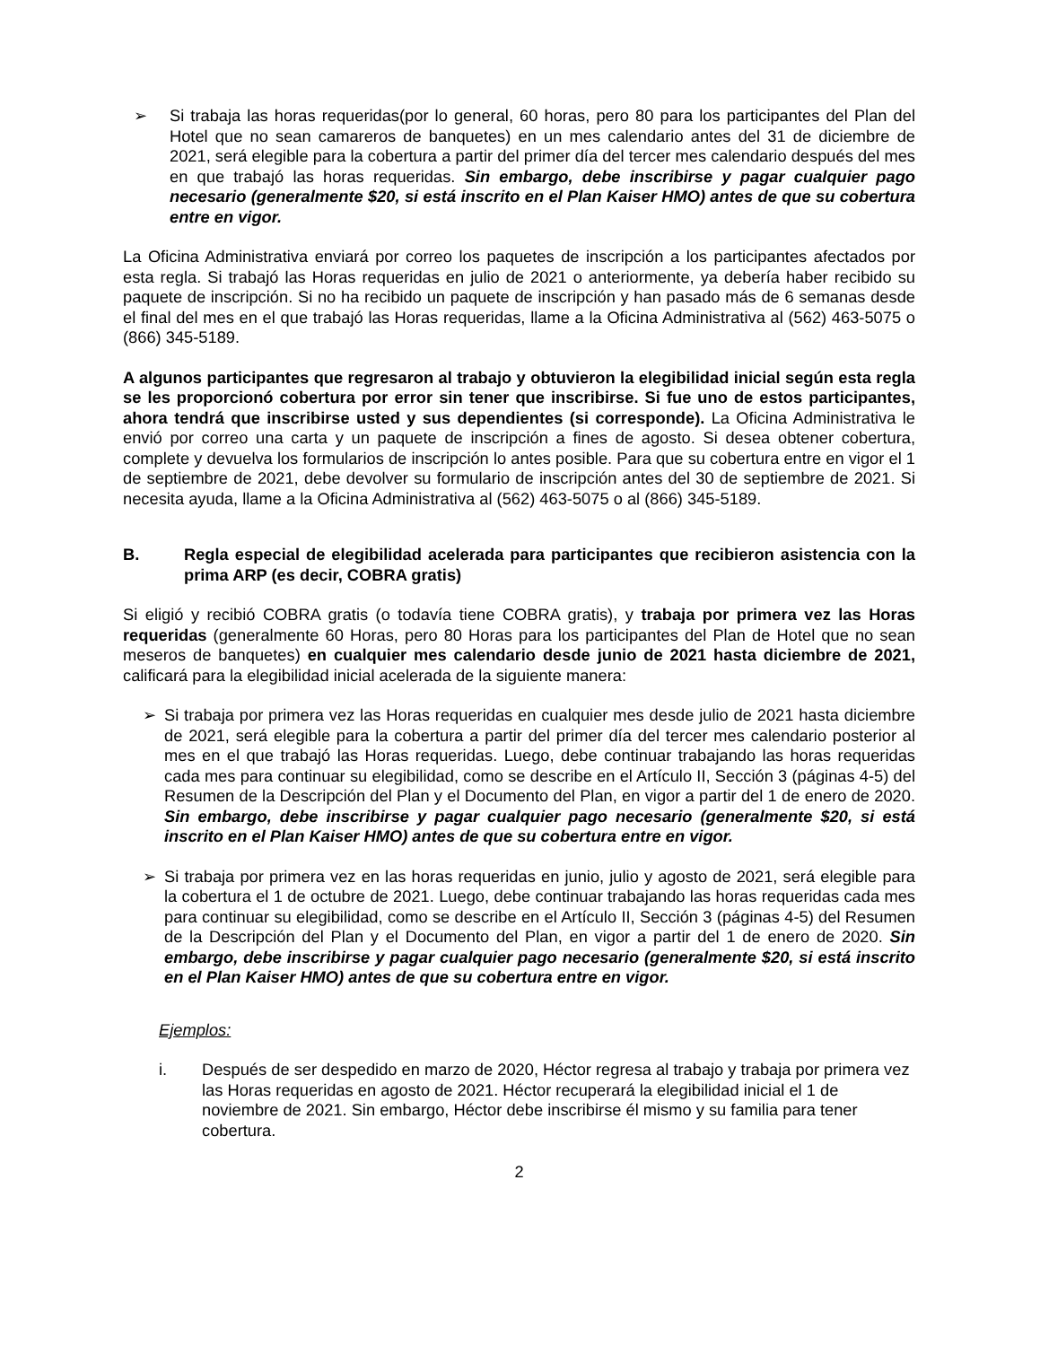➢ Si trabaja las horas requeridas(por lo general, 60 horas, pero 80 para los participantes del Plan del Hotel que no sean camareros de banquetes) en un mes calendario antes del 31 de diciembre de 2021, será elegible para la cobertura a partir del primer día del tercer mes calendario después del mes en que trabajó las horas requeridas. Sin embargo, debe inscribirse y pagar cualquier pago necesario (generalmente $20, si está inscrito en el Plan Kaiser HMO) antes de que su cobertura entre en vigor.
La Oficina Administrativa enviará por correo los paquetes de inscripción a los participantes afectados por esta regla. Si trabajó las Horas requeridas en julio de 2021 o anteriormente, ya debería haber recibido su paquete de inscripción. Si no ha recibido un paquete de inscripción y han pasado más de 6 semanas desde el final del mes en el que trabajó las Horas requeridas, llame a la Oficina Administrativa al (562) 463-5075 o (866) 345-5189.
A algunos participantes que regresaron al trabajo y obtuvieron la elegibilidad inicial según esta regla se les proporcionó cobertura por error sin tener que inscribirse. Si fue uno de estos participantes, ahora tendrá que inscribirse usted y sus dependientes (si corresponde). La Oficina Administrativa le envió por correo una carta y un paquete de inscripción a fines de agosto. Si desea obtener cobertura, complete y devuelva los formularios de inscripción lo antes posible. Para que su cobertura entre en vigor el 1 de septiembre de 2021, debe devolver su formulario de inscripción antes del 30 de septiembre de 2021. Si necesita ayuda, llame a la Oficina Administrativa al (562) 463-5075 o al (866) 345-5189.
B. Regla especial de elegibilidad acelerada para participantes que recibieron asistencia con la prima ARP (es decir, COBRA gratis)
Si eligió y recibió COBRA gratis (o todavía tiene COBRA gratis), y trabaja por primera vez las Horas requeridas (generalmente 60 Horas, pero 80 Horas para los participantes del Plan de Hotel que no sean meseros de banquetes) en cualquier mes calendario desde junio de 2021 hasta diciembre de 2021, calificará para la elegibilidad inicial acelerada de la siguiente manera:
➢ Si trabaja por primera vez las Horas requeridas en cualquier mes desde julio de 2021 hasta diciembre de 2021, será elegible para la cobertura a partir del primer día del tercer mes calendario posterior al mes en el que trabajó las Horas requeridas. Luego, debe continuar trabajando las horas requeridas cada mes para continuar su elegibilidad, como se describe en el Artículo II, Sección 3 (páginas 4-5) del Resumen de la Descripción del Plan y el Documento del Plan, en vigor a partir del 1 de enero de 2020. Sin embargo, debe inscribirse y pagar cualquier pago necesario (generalmente $20, si está inscrito en el Plan Kaiser HMO) antes de que su cobertura entre en vigor.
➢ Si trabaja por primera vez en las horas requeridas en junio, julio y agosto de 2021, será elegible para la cobertura el 1 de octubre de 2021. Luego, debe continuar trabajando las horas requeridas cada mes para continuar su elegibilidad, como se describe en el Artículo II, Sección 3 (páginas 4-5) del Resumen de la Descripción del Plan y el Documento del Plan, en vigor a partir del 1 de enero de 2020. Sin embargo, debe inscribirse y pagar cualquier pago necesario (generalmente $20, si está inscrito en el Plan Kaiser HMO) antes de que su cobertura entre en vigor.
Ejemplos:
i. Después de ser despedido en marzo de 2020, Héctor regresa al trabajo y trabaja por primera vez las Horas requeridas en agosto de 2021. Héctor recuperará la elegibilidad inicial el 1 de noviembre de 2021. Sin embargo, Héctor debe inscribirse él mismo y su familia para tener cobertura.
2